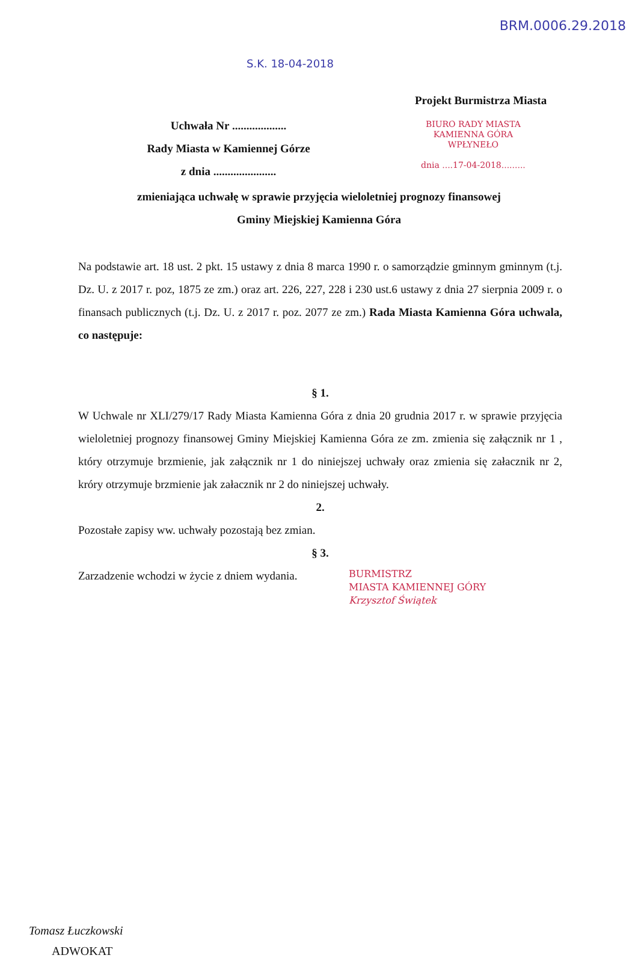BRM.0006.29.2018
S.K. 18-04-2018
Projekt Burmistrza Miasta
Uchwała Nr ...................
Rady Miasta w Kamiennej Górze
z dnia ......................
BIURO RADY MIASTA
KAMIENNA GÓRA
WPŁYNEŁO
dnia ....17-04-2018.........
zmieniająca uchwałę w sprawie przyjęcia wieloletniej prognozy finansowej
Gminy Miejskiej Kamienna Góra
Na podstawie art. 18 ust. 2 pkt. 15 ustawy z dnia 8 marca 1990 r. o samorządzie gminnym gminnym (t.j. Dz. U. z 2017 r. poz, 1875 ze zm.) oraz art. 226, 227, 228 i 230 ust.6 ustawy z dnia 27 sierpnia 2009 r. o finansach publicznych (t.j. Dz. U. z 2017 r. poz. 2077 ze zm.) Rada Miasta Kamienna Góra uchwala, co następuje:
§ 1.
W Uchwale nr XLI/279/17 Rady Miasta Kamienna Góra z dnia 20 grudnia 2017 r. w sprawie przyjęcia wieloletniej prognozy finansowej Gminy Miejskiej Kamienna Góra ze zm. zmienia się załącznik nr 1 , który otrzymuje brzmienie, jak załącznik nr 1 do niniejszej uchwały oraz zmienia się załacznik nr 2, króry otrzymuje brzmienie jak załacznik nr 2 do niniejszej uchwały.
2.
Pozostałe zapisy ww. uchwały pozostają bez zmian.
§ 3.
Zarzadzenie wchodzi w życie z dniem wydania.
BURMISTRZ
MIASTA KAMIENNEJ GÓRY
Krzysztof Świątek
Tomasz Łuczkowski
ADWOKAT